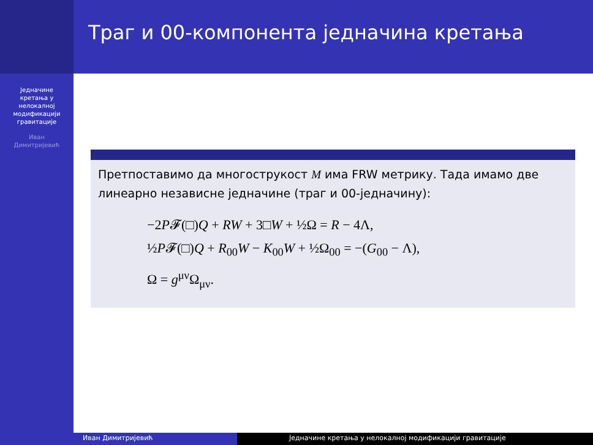Траг и 00-компонента једначина кретања
Једначине
кретања у
нелокалној
модификацији
гравитације
Иван
Димитријевић
Претпоставимо да многострукост M има FRW метрику. Тада имамо две линеарно независне једначине (траг и 00-једначину):
−2P𝓕(□)Q + RW + 3□W + ½Ω = R − 4Λ,
½P𝓕(□)Q + R<sub>00</sub>W − K<sub>00</sub>W + ½Ω<sub>00</sub> = −(G<sub>00</sub> − Λ),
Ω = g<sup>μν</sup>Ω<sub>μν</sub>.
Иван Димитријевић Једначине кретања у нелокалној модификацији гравитације